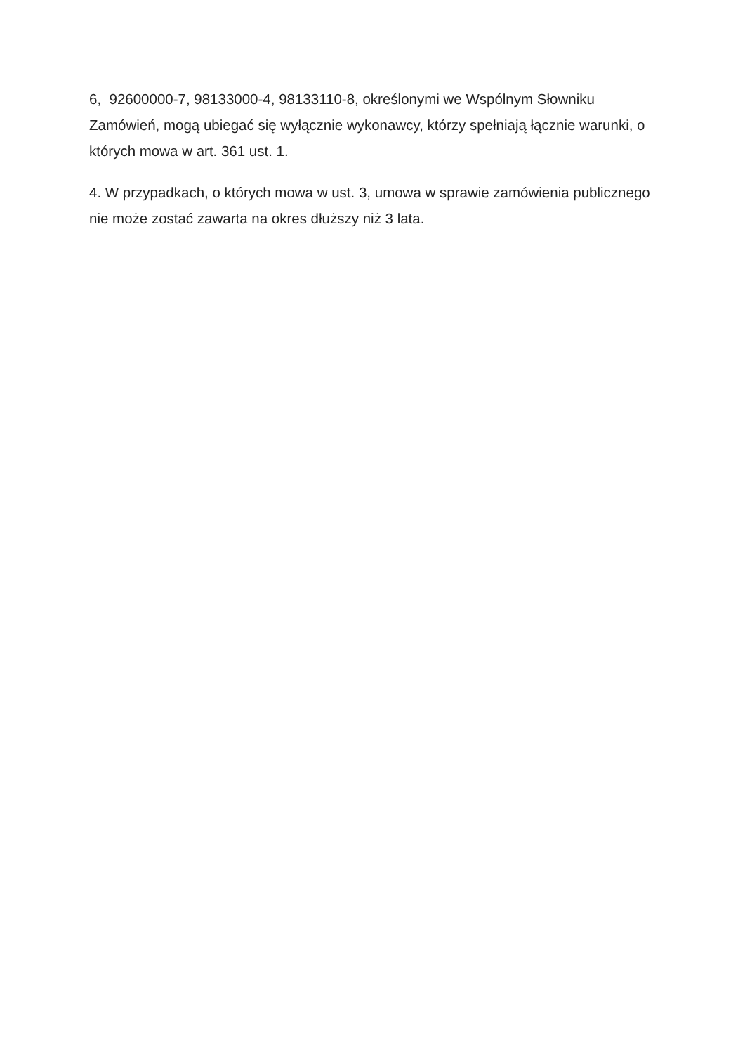6, 92600000-7, 98133000-4, 98133110-8, określonymi we Wspólnym Słowniku Zamówień, mogą ubiegać się wyłącznie wykonawcy, którzy spełniają łącznie warunki, o których mowa w art. 361 ust. 1.
4. W przypadkach, o których mowa w ust. 3, umowa w sprawie zamówienia publicznego nie może zostać zawarta na okres dłuższy niż 3 lata.